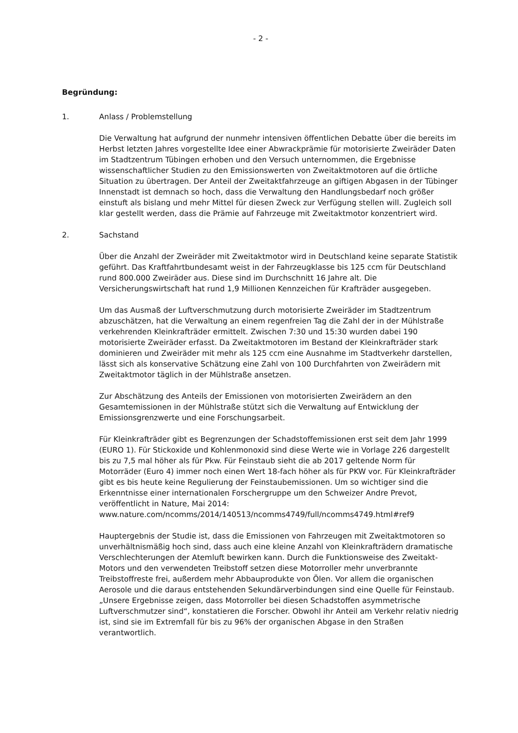- 2 -
Begründung:
1. Anlass / Problemstellung
Die Verwaltung hat aufgrund der nunmehr intensiven öffentlichen Debatte über die bereits im Herbst letzten Jahres vorgestellte Idee einer Abwrackprämie für motorisierte Zweiräder Daten im Stadtzentrum Tübingen erhoben und den Versuch unternommen, die Ergebnisse wissenschaftlicher Studien zu den Emissionswerten von Zweitaktmotoren auf die örtliche Situation zu übertragen. Der Anteil der Zweitaktfahrzeuge an giftigen Abgasen in der Tübinger Innenstadt ist demnach so hoch, dass die Verwaltung den Handlungsbedarf noch größer einstuft als bislang und mehr Mittel für diesen Zweck zur Verfügung stellen will. Zugleich soll klar gestellt werden, dass die Prämie auf Fahrzeuge mit Zweitaktmotor konzentriert wird.
2. Sachstand
Über die Anzahl der Zweiräder mit Zweitaktmotor wird in Deutschland keine separate Statistik geführt. Das Kraftfahrtbundesamt weist in der Fahrzeugklasse bis 125 ccm für Deutschland rund 800.000 Zweiräder aus. Diese sind im Durchschnitt 16 Jahre alt. Die Versicherungswirtschaft hat rund 1,9 Millionen Kennzeichen für Krafträder ausgegeben.
Um das Ausmaß der Luftverschmutzung durch motorisierte Zweiräder im Stadtzentrum abzuschätzen, hat die Verwaltung an einem regenfreien Tag die Zahl der in der Mühlstraße verkehrenden Kleinkrafträder ermittelt. Zwischen 7:30 und 15:30 wurden dabei 190 motorisierte Zweiräder erfasst. Da Zweitaktmotoren im Bestand der Kleinkrafträder stark dominieren und Zweiräder mit mehr als 125 ccm eine Ausnahme im Stadtverkehr darstellen, lässt sich als konservative Schätzung eine Zahl von 100 Durchfahrten von Zweirädern mit Zweitaktmotor täglich in der Mühlstraße ansetzen.
Zur Abschätzung des Anteils der Emissionen von motorisierten Zweirädern an den Gesamtemissionen in der Mühlstraße stützt sich die Verwaltung auf Entwicklung der Emissionsgrenzwerte und eine Forschungsarbeit.
Für Kleinkrafträder gibt es Begrenzungen der Schadstoffemissionen erst seit dem Jahr 1999 (EURO 1). Für Stickoxide und Kohlenmonoxid sind diese Werte wie in Vorlage 226 dargestellt bis zu 7,5 mal höher als für Pkw. Für Feinstaub sieht die ab 2017 geltende Norm für Motorräder (Euro 4) immer noch einen Wert 18-fach höher als für PKW vor. Für Kleinkrafträder gibt es bis heute keine Regulierung der Feinstaubemissionen. Um so wichtiger sind die Erkenntnisse einer internationalen Forschergruppe um den Schweizer Andre Prevot, veröffentlicht in Nature, Mai 2014:
www.nature.com/ncomms/2014/140513/ncomms4749/full/ncomms4749.html#ref9
Hauptergebnis der Studie ist, dass die Emissionen von Fahrzeugen mit Zweitaktmotoren so unverhältnismäßig hoch sind, dass auch eine kleine Anzahl von Kleinkrafträdern dramatische Verschlechterungen der Atemluft bewirken kann. Durch die Funktionsweise des Zweitakt-Motors und den verwendeten Treibstoff setzen diese Motorroller mehr unverbrannte Treibstoffreste frei, außerdem mehr Abbauprodukte von Ölen. Vor allem die organischen Aerosole und die daraus entstehenden Sekundärverbindungen sind eine Quelle für Feinstaub.
„Unsere Ergebnisse zeigen, dass Motorroller bei diesen Schadstoffen asymmetrische Luftverschmutzer sind“, konstatieren die Forscher. Obwohl ihr Anteil am Verkehr relativ niedrig ist, sind sie im Extremfall für bis zu 96% der organischen Abgase in den Straßen verantwortlich.